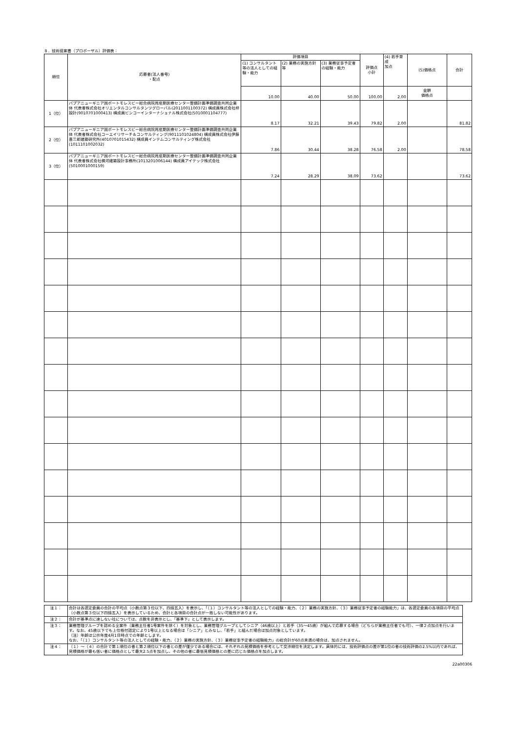８．技術提案書（プロポーザル）評価表：
| 順位 | 応募者(法人番号) ・配点 | 評価項目 | | | 評価点 小計 | (4) 若手育成 加点 | (5)価格点 | 合計 |
| --- | --- | --- | --- | --- | --- | --- | --- | --- |
| | | (1) コンサルタント等の法人としての経験・能力 | (2) 業務の実施方針等 | (3) 業務従事予定者の経験・能力 | | | | |
| | | 10.00 | 40.00 | 50.00 | 100.00 | 2.00 | 金額 価格点 | |
| 1（位） | パプアニューギニア国ポートモレスビー総合病院周産期医療センター整備計画準備調査共同企業体 代表者株式会社オリエンタルコンサルタンツグローバル(2011001100372) 構成員株式会社梓設計(9010701000413) 構成員ビンコーインターナショナル株式会社(5010001104777) | 8.17 | 32.21 | 39.43 | 79.82 | 2.00 | | 81.82 |
| 2（位） | パプアニューギニア国ポートモレスビー総合病院周産期医療センター整備計画準備調査共同企業体 代表者株式会社コーエイリサーチ＆コンサルティング(9011101024804) 構成員株式会社伊藤喜三郎建築研究所(4010701015432) 構成員インテムコンサルティング株式会社(1011101002032) | 7.86 | 30.44 | 38.28 | 76.58 | 2.00 | | 78.58 |
| 3（位） | パプアニューギニア国ポートモレスビー総合病院周産期医療センター整備計画準備調査共同企業体 代表者株式会社横河建築設計事務所(1013201006144) 構成員アイテック株式会社(5010001000159) | 7.24 | 28.29 | 38.09 | 73.62 | | | 73.62 |
| 注１： | 合計は各選定委員の合計の平均点（小数点第３位以下、四捨五入）を表示し、「（１）コンサルタント等の法人としての経験・能力、（２）業務の実施方針、（３）業務従事予定者の経験能力」は、各選定委員の各項目の平均点（小数点第３位以下四捨五入）を表示しているため、合計と各項目の合計点が一致しない可能性があります。 |
| 注２： | 合計が基準点に達しない社については、点数を非表示とし、「基準下」として表示します。 |
| 注３： | 業務管理グループを認める全案件（業務主任者1号案件を除く）を対象とし、業務管理グループとしてシニア（46歳以上）と若手（35～45歳）が組んで応募する場合（どちらが業務主任者でも可）、一律２点加点を行います。なお、45歳以下でも上位格付認定により1号以上となる場合は「シニア」とみなし、「若手」と組んだ場合は加点対象としています。 （注）年齢は公示年度4月1日時点での年齢とします。 なお、「（１）コンサルタント等の法人としての経験・能力、（２）業務の実施方針、（３）業務従事予定者の経験能力」の総合計が60点未満の場合は、加点されません。 |
| 注４： | （１）～（４）の合計で第１順位の者と第２順位以下の者との差が僅少である場合には、それぞれの見積価格を参考として交渉順位を決定します。具体的には、技術評価点の差が第1位の者の技術評価の2.5%以内であれば、見積価格が最も低い者に価格点として最大2.5点を加点し、その他の者に最低見積価格との差に応じた価格点を加点します。 |
22a00306